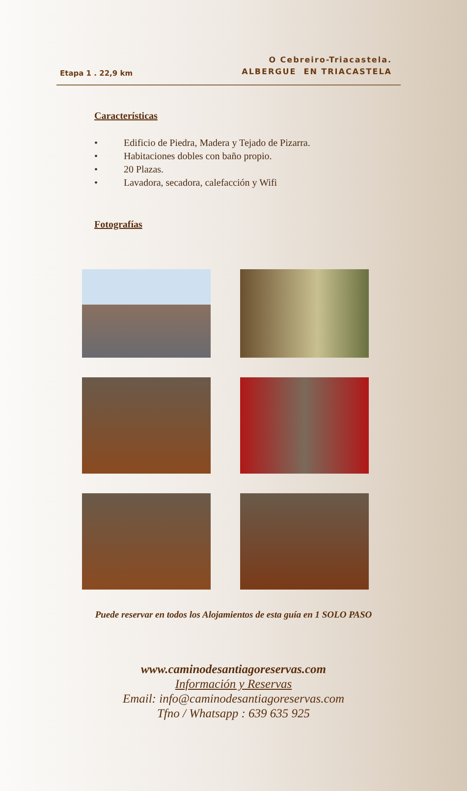Etapa 1 . 22,9 km
O Cebreiro-Triacastela.
ALBERGUE EN TRIACASTELA
Características
• Edificio de Piedra, Madera y Tejado de Pizarra.
• Habitaciones dobles con baño propio.
• 20 Plazas.
• Lavadora, secadora, calefacción y Wifi
Fotografías
Puede reservar en todos los Alojamientos de esta guía en 1 SOLO PASO
www.caminodesantiagoreservas.com
Información y Reservas
Email: info@caminodesantiagoreservas.com
Tfno / Whatsapp : 639 635 925